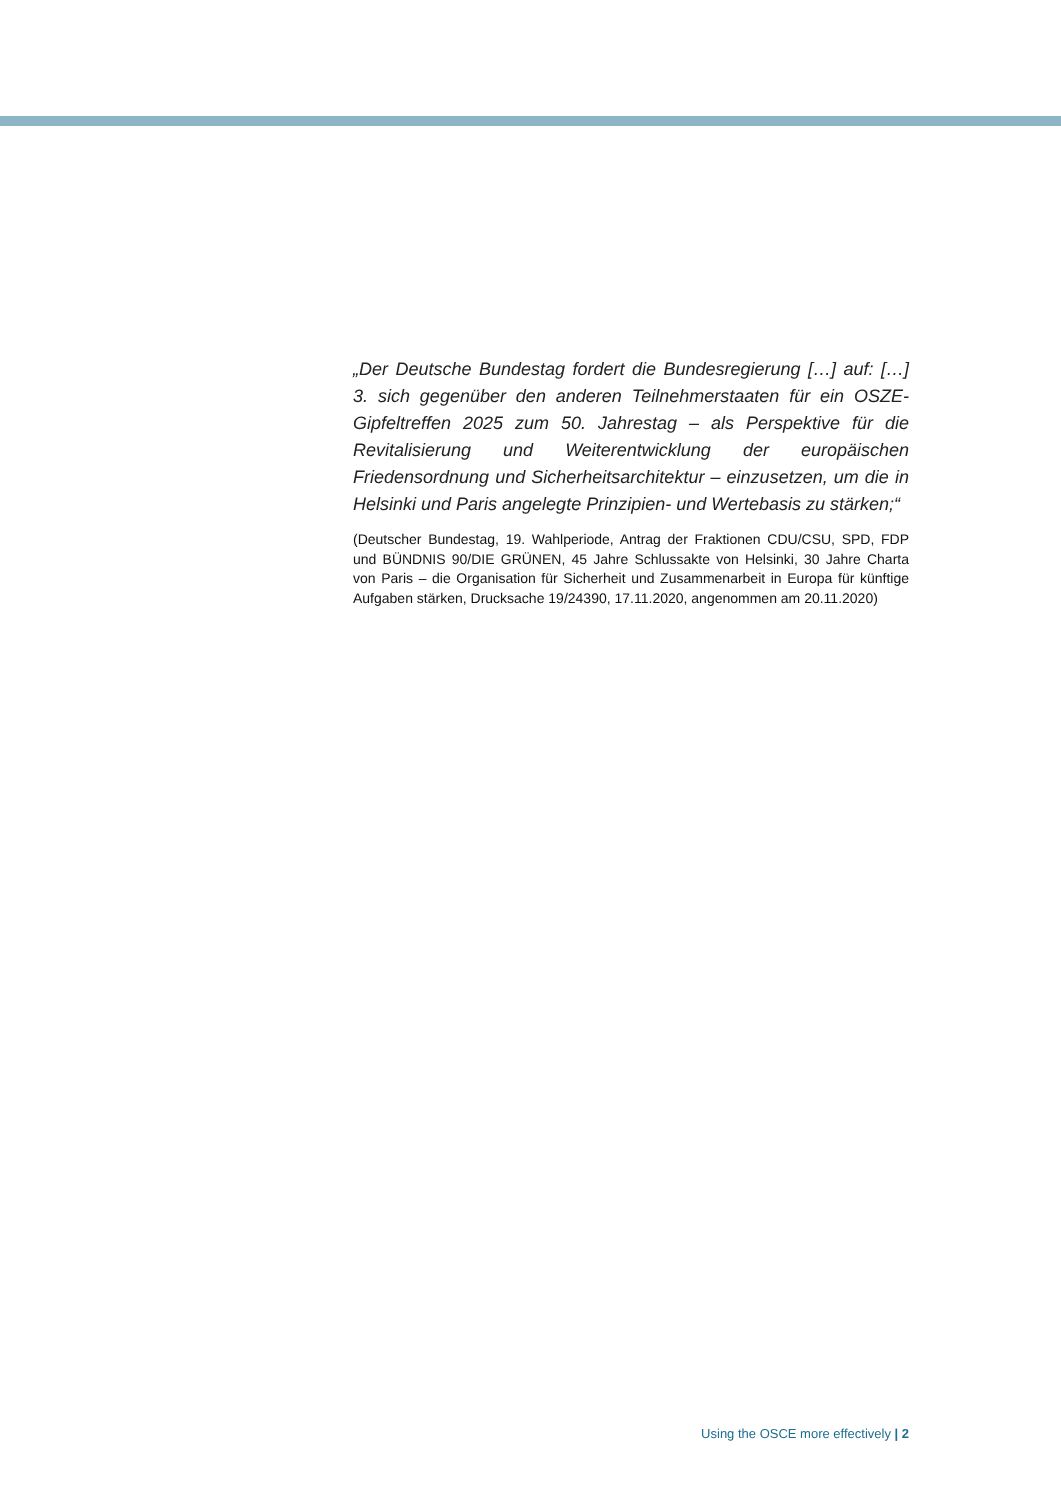„Der Deutsche Bundestag fordert die Bundesregierung […] auf: […] 3. sich gegenüber den anderen Teilnehmerstaaten für ein OSZE-Gipfeltreffen 2025 zum 50. Jahrestag – als Perspektive für die Revitalisierung und Weiterentwicklung der europäischen Friedensordnung und Sicherheitsarchitektur – einzusetzen, um die in Helsinki und Paris angelegte Prinzipien- und Wertebasis zu stärken;“
(Deutscher Bundestag, 19. Wahlperiode, Antrag der Fraktionen CDU/CSU, SPD, FDP und BÜNDNIS 90/DIE GRÜNEN, 45 Jahre Schlussakte von Helsinki, 30 Jahre Charta von Paris – die Organisation für Sicherheit und Zusammenarbeit in Europa für künftige Aufgaben stärken, Drucksache 19/24390, 17.11.2020, angenommen am 20.11.2020)
Using the OSCE more effectively | 2